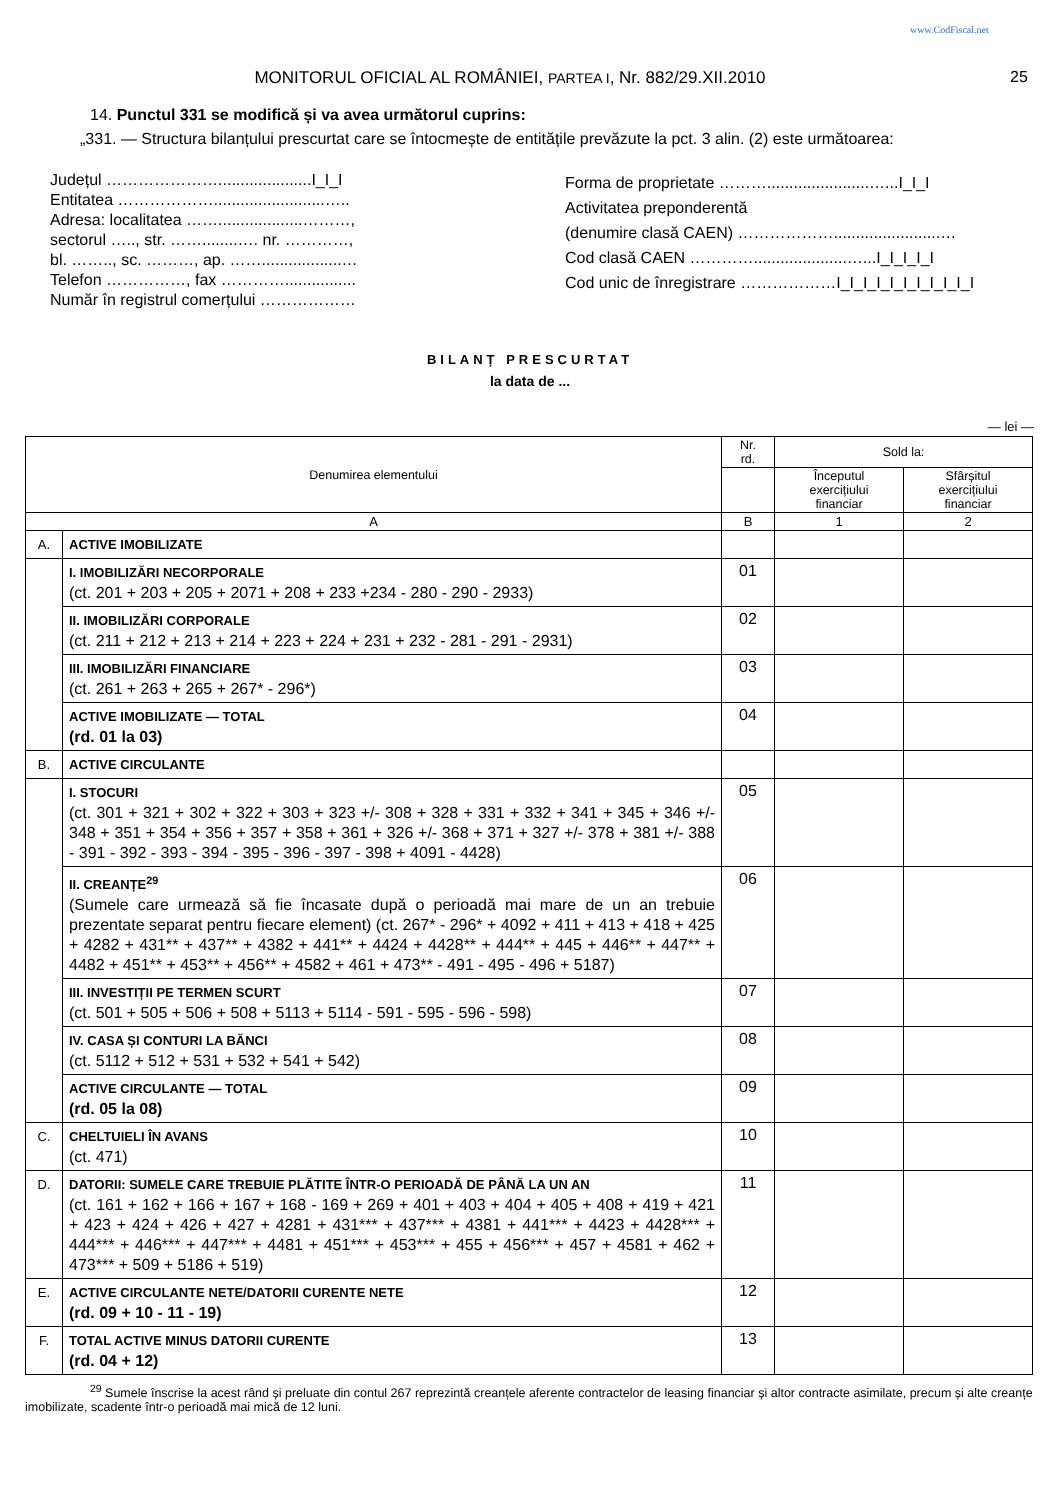www.CodFiscal.net
MONITORUL OFICIAL AL ROMÂNIEI, PARTEA I, Nr. 882/29.XII.2010 25
14. Punctul 331 se modifică și va avea următorul cuprins:
„331. — Structura bilanțului prescurtat care se întocmește de entitățile prevăzute la pct. 3 alin. (2) este următoarea:
Județul ………………….....................I_I_I
Entitatea ……………….........................…..
Adresa: localitatea ……...................………,
sectorul ….., str. ……........…. nr. …………,
bl. …….., sc. ………, ap. ……..................…
Telefon ……………, fax …………................
Număr în registrul comerțului ………………
Forma de proprietate ……….......................…...I_I_I
Activitatea preponderentă
(denumire clasă CAEN) ………………........................…
Cod clasă CAEN ………….....................…...I_I_I_I_I
Cod unic de înregistrare ………………I_I_I_I_I_I_I_I_I_I_I
BILANȚ PRESCURTAT
la data de ...
— lei —
| Denumirea elementului | | Nr. rd. | Sold la: | |
| --- | --- | --- | --- | --- |
| | | | Începutul exercițiului financiar | Sfârșitul exercițiului financiar |
| A | | B | 1 | 2 |
| A. | ACTIVE IMOBILIZATE | | | |
| | I. IMOBILIZĂRI NECORPORALE (ct. 201 + 203 + 205 + 2071 + 208 + 233 +234 - 280 - 290 - 2933) | 01 | | |
| | II. IMOBILIZĂRI CORPORALE (ct. 211 + 212 + 213 + 214 + 223 + 224 + 231 + 232 - 281 - 291 - 2931) | 02 | | |
| | III. IMOBILIZĂRI FINANCIARE (ct. 261 + 263 + 265 + 267* - 296*) | 03 | | |
| | ACTIVE IMOBILIZATE — TOTAL (rd. 01 la 03) | 04 | | |
| B. | ACTIVE CIRCULANTE | | | |
| | I. STOCURI (ct. 301 + 321 + 302 + 322 + 303 + 323 +/- 308 + 328 + 331 + 332 + 341 + 345 + 346 +/- 348 + 351 + 354 + 356 + 357 + 358 + 361 + 326 +/- 368 + 371 + 327 +/- 378 + 381 +/- 388 - 391 - 392 - 393 - 394 - 395 - 396 - 397 - 398 + 4091 - 4428) | 05 | | |
| | II. CREANȚE<sup>29</sup> (Sumele care urmează să fie încasate după o perioadă mai mare de un an trebuie prezentate separat pentru fiecare element) (ct. 267* - 296* + 4092 + 411 + 413 + 418 + 425 + 4282 + 431** + 437** + 4382 + 441** + 4424 + 4428** + 444** + 445 + 446** + 447** + 4482 + 451** + 453** + 456** + 4582 + 461 + 473** - 491 - 495 - 496 + 5187) | 06 | | |
| | III. INVESTIȚII PE TERMEN SCURT (ct. 501 + 505 + 506 + 508 + 5113 + 5114 - 591 - 595 - 596 - 598) | 07 | | |
| | IV. CASA ȘI CONTURI LA BĂNCI (ct. 5112 + 512 + 531 + 532 + 541 + 542) | 08 | | |
| | ACTIVE CIRCULANTE — TOTAL (rd. 05 la 08) | 09 | | |
| C. | CHELTUIELI ÎN AVANS (ct. 471) | 10 | | |
| D. | DATORII: SUMELE CARE TREBUIE PLĂTITE ÎNTR-O PERIOADĂ DE PÂNĂ LA UN AN (ct. 161 + 162 + 166 + 167 + 168 - 169 + 269 + 401 + 403 + 404 + 405 + 408 + 419 + 421 + 423 + 424 + 426 + 427 + 4281 + 431*** + 437*** + 4381 + 441*** + 4423 + 4428*** + 444*** + 446*** + 447*** + 4481 + 451*** + 453*** + 455 + 456*** + 457 + 4581 + 462 + 473*** + 509 + 5186 + 519) | 11 | | |
| E. | ACTIVE CIRCULANTE NETE/DATORII CURENTE NETE (rd. 09 + 10 - 11 - 19) | 12 | | |
| F. | TOTAL ACTIVE MINUS DATORII CURENTE (rd. 04 + 12) | 13 | | |
<sup>29</sup> Sumele înscrise la acest rând și preluate din contul 267 reprezintă creanțele aferente contractelor de leasing financiar și altor contracte asimilate, precum și alte creanțe imobilizate, scadente într-o perioadă mai mică de 12 luni.